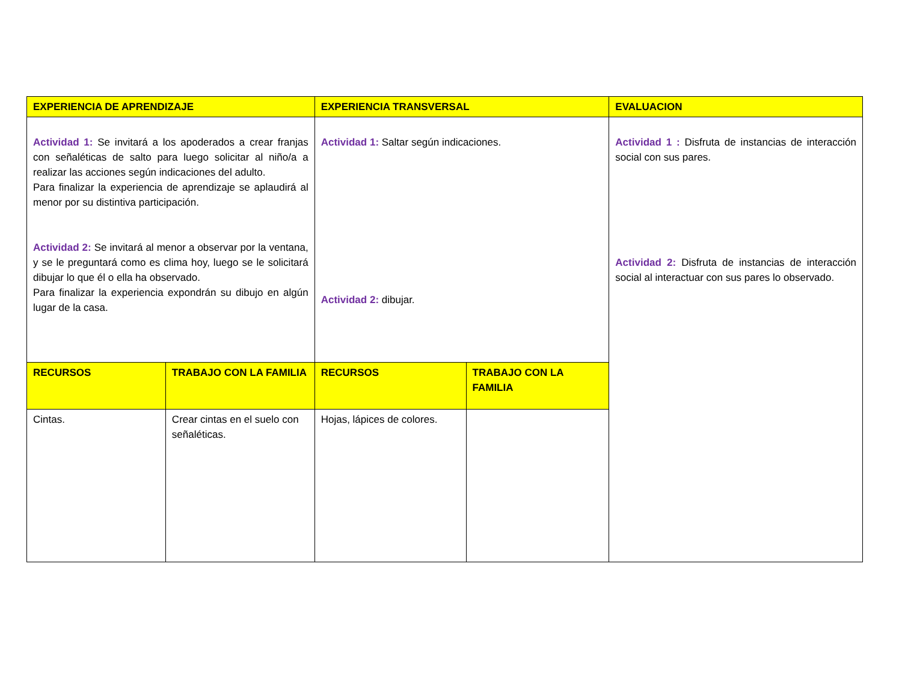| EXPERIENCIA DE APRENDIZAJE | | EXPERIENCIA TRANSVERSAL | | EVALUACION |
| --- | --- | --- | --- | --- |
| Actividad 1: Se invitará a los apoderados a crear franjas con señaléticas de salto para luego solicitar al niño/a a realizar las acciones según indicaciones del adulto. Para finalizar la experiencia de aprendizaje se aplaudirá al menor por su distintiva participación. Actividad 2: Se invitará al menor a observar por la ventana, y se le preguntará como es clima hoy, luego se le solicitará dibujar lo que él o ella ha observado. Para finalizar la experiencia expondrán su dibujo en algún lugar de la casa. | | Actividad 1: Saltar según indicaciones. Actividad 2: dibujar. | | Actividad 1 : Disfruta de instancias de interacción social con sus pares. Actividad 2: Disfruta de instancias de interacción social al interactuar con sus pares lo observado. |
| RECURSOS | TRABAJO CON LA FAMILIA | RECURSOS | TRABAJO CON LA FAMILIA | |
| Cintas. | Crear cintas en el suelo con señaléticas. | Hojas, lápices de colores. | | |